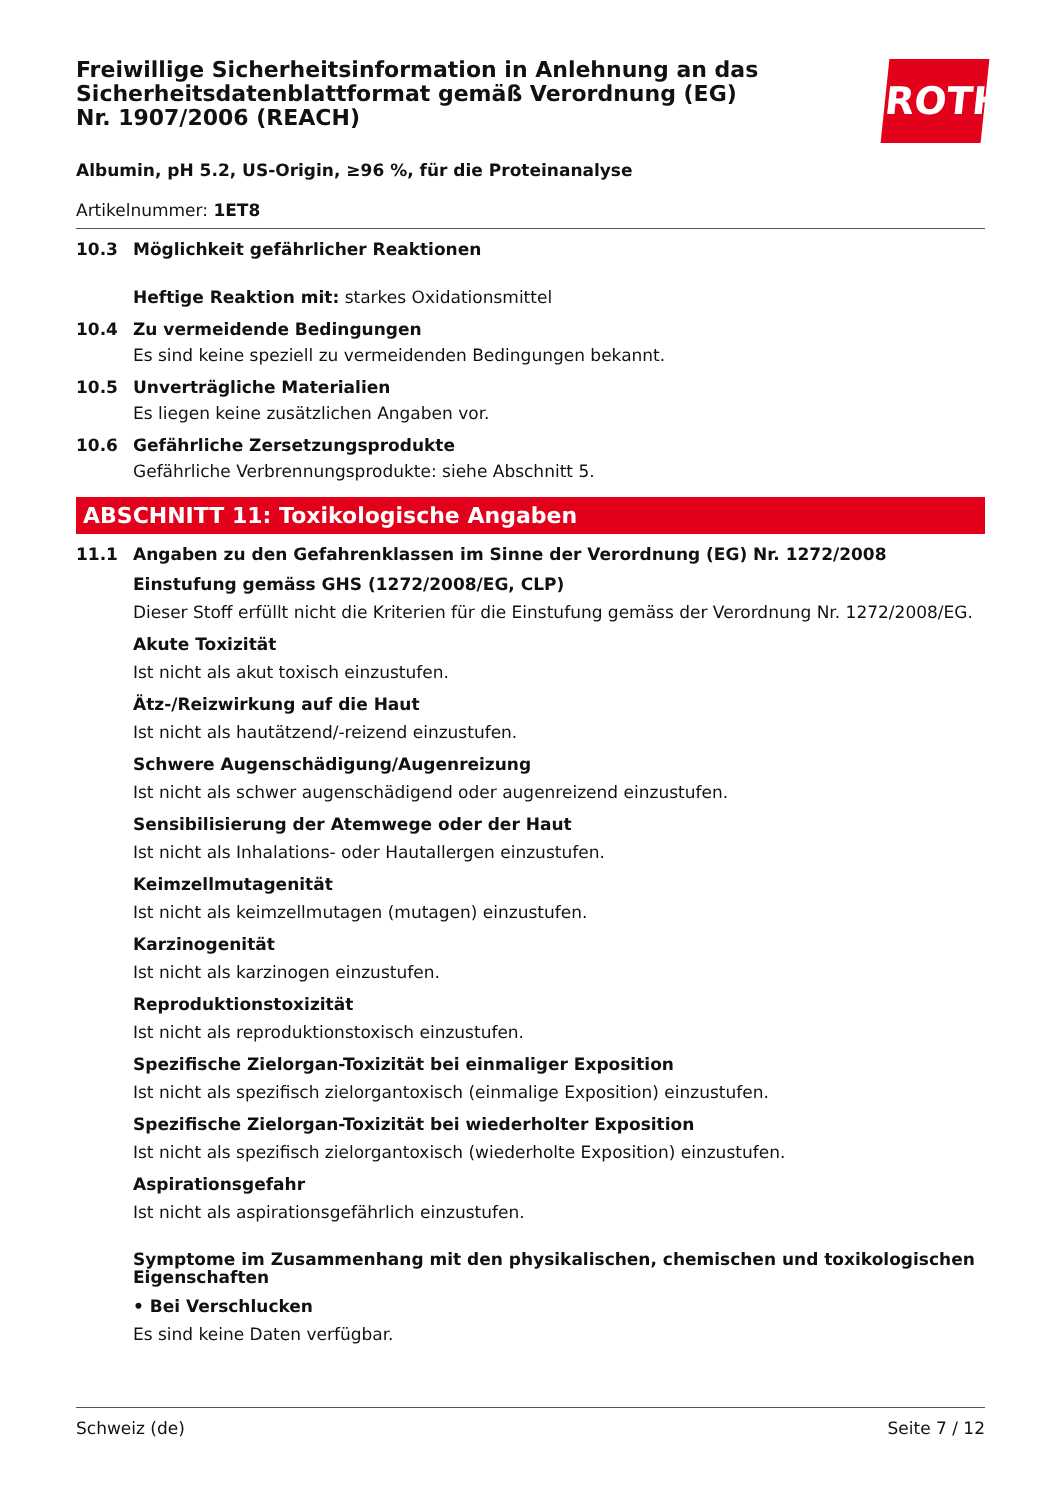ROTH
Freiwillige Sicherheitsinformation in Anlehnung an das Sicherheitsdatenblattformat gemäß Verordnung (EG) Nr. 1907/2006 (REACH)
Albumin, pH 5.2, US-Origin, ≥96 %, für die Proteinanalyse
Artikelnummer: 1ET8
10.3 Möglichkeit gefährlicher Reaktionen
Heftige Reaktion mit: starkes Oxidationsmittel
10.4 Zu vermeidende Bedingungen
Es sind keine speziell zu vermeidenden Bedingungen bekannt.
10.5 Unverträgliche Materialien
Es liegen keine zusätzlichen Angaben vor.
10.6 Gefährliche Zersetzungsprodukte
Gefährliche Verbrennungsprodukte: siehe Abschnitt 5.
ABSCHNITT 11: Toxikologische Angaben
11.1 Angaben zu den Gefahrenklassen im Sinne der Verordnung (EG) Nr. 1272/2008
Einstufung gemäss GHS (1272/2008/EG, CLP)
Dieser Stoff erfüllt nicht die Kriterien für die Einstufung gemäss der Verordnung Nr. 1272/2008/EG.
Akute Toxizität
Ist nicht als akut toxisch einzustufen.
Ätz-/Reizwirkung auf die Haut
Ist nicht als hautätzend/-reizend einzustufen.
Schwere Augenschädigung/Augenreizung
Ist nicht als schwer augenschädigend oder augenreizend einzustufen.
Sensibilisierung der Atemwege oder der Haut
Ist nicht als Inhalations- oder Hautallergen einzustufen.
Keimzellmutagenität
Ist nicht als keimzellmutagen (mutagen) einzustufen.
Karzinogenität
Ist nicht als karzinogen einzustufen.
Reproduktionstoxizität
Ist nicht als reproduktionstoxisch einzustufen.
Spezifische Zielorgan-Toxizität bei einmaliger Exposition
Ist nicht als spezifisch zielorgantoxisch (einmalige Exposition) einzustufen.
Spezifische Zielorgan-Toxizität bei wiederholter Exposition
Ist nicht als spezifisch zielorgantoxisch (wiederholte Exposition) einzustufen.
Aspirationsgefahr
Ist nicht als aspirationsgefährlich einzustufen.
Symptome im Zusammenhang mit den physikalischen, chemischen und toxikologischen Eigenschaften
• Bei Verschlucken
Es sind keine Daten verfügbar.
Schweiz (de) Seite 7 / 12